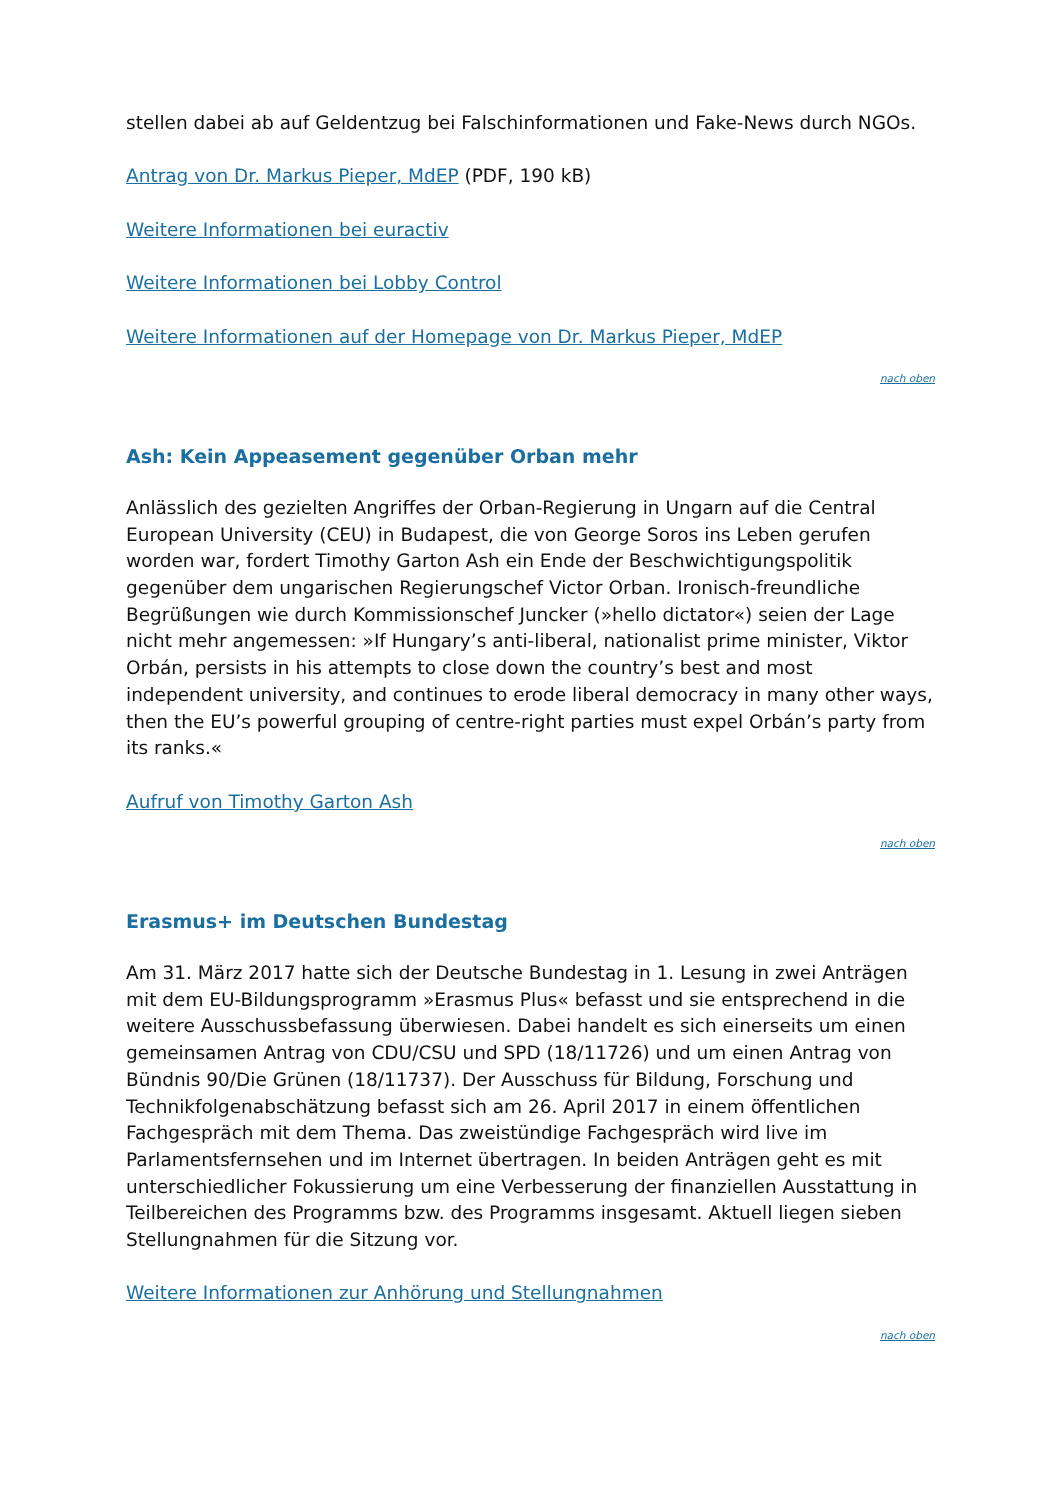stellen dabei ab auf Geldentzug bei Falschinformationen und Fake-News durch NGOs.
Antrag von Dr. Markus Pieper, MdEP (PDF, 190 kB)
Weitere Informationen bei euractiv
Weitere Informationen bei Lobby Control
Weitere Informationen auf der Homepage von Dr. Markus Pieper, MdEP
nach oben
Ash: Kein Appeasement gegenüber Orban mehr
Anlässlich des gezielten Angriffes der Orban-Regierung in Ungarn auf die Central European University (CEU) in Budapest, die von George Soros ins Leben gerufen worden war, fordert Timothy Garton Ash ein Ende der Beschwichtigungspolitik gegenüber dem ungarischen Regierungschef Victor Orban. Ironisch-freundliche Begrüßungen wie durch Kommissionschef Juncker (»hello dictator«) seien der Lage nicht mehr angemessen: »If Hungary’s anti-liberal, nationalist prime minister, Viktor Orbán, persists in his attempts to close down the country’s best and most independent university, and continues to erode liberal democracy in many other ways, then the EU’s powerful grouping of centre-right parties must expel Orbán’s party from its ranks.«
Aufruf von Timothy Garton Ash
nach oben
Erasmus+ im Deutschen Bundestag
Am 31. März 2017 hatte sich der Deutsche Bundestag in 1. Lesung in zwei Anträgen mit dem EU-Bildungsprogramm »Erasmus Plus« befasst und sie entsprechend in die weitere Ausschussbefassung überwiesen. Dabei handelt es sich einerseits um einen gemeinsamen Antrag von CDU/CSU und SPD (18/11726) und um einen Antrag von Bündnis 90/Die Grünen (18/11737). Der Ausschuss für Bildung, Forschung und Technikfolgenabschätzung befasst sich am 26. April 2017 in einem öffentlichen Fachgespräch mit dem Thema. Das zweistündige Fachgespräch wird live im Parlamentsfernsehen und im Internet übertragen. In beiden Anträgen geht es mit unterschiedlicher Fokussierung um eine Verbesserung der finanziellen Ausstattung in Teilbereichen des Programms bzw. des Programms insgesamt. Aktuell liegen sieben Stellungnahmen für die Sitzung vor.
Weitere Informationen zur Anhörung und Stellungnahmen
nach oben